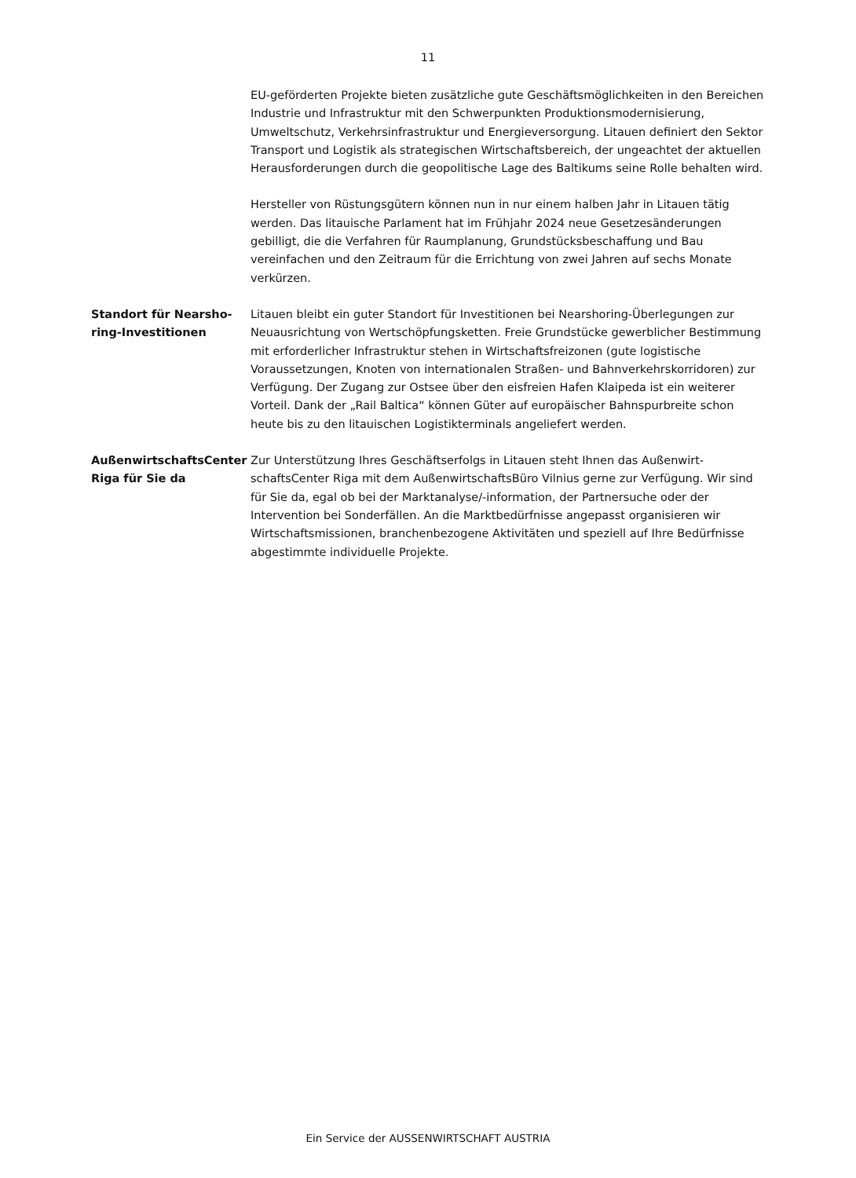11
EU-geförderten Projekte bieten zusätzliche gute Geschäftsmöglichkeiten in den Bereichen Industrie und Infrastruktur mit den Schwerpunkten Produktionsmoder­nisierung, Umweltschutz, Verkehrsinfrastruktur und Energieversorgung. Litauen definiert den Sektor Transport und Logistik als strategischen Wirtschaftsbereich, der ungeachtet der aktuellen Herausforderungen durch die geopolitische Lage des Baltikums seine Rolle behalten wird.
Hersteller von Rüstungsgütern können nun in nur einem halben Jahr in Litauen tä­tig werden. Das litauische Parlament hat im Frühjahr 2024 neue Gesetzesänderun­gen gebilligt, die die Verfahren für Raumplanung, Grundstücksbeschaffung und Bau vereinfachen und den Zeitraum für die Errichtung von zwei Jahren auf sechs Monate verkürzen.
Standort für Nearsho­ring-Investitionen
Litauen bleibt ein guter Standort für Investitionen bei Nearshoring-Überlegungen zur Neuausrichtung von Wertschöpfungsketten. Freie Grundstücke gewerblicher Bestimmung mit erforderlicher Infrastruktur stehen in Wirtschaftsfreizonen (gute logistische Voraussetzungen, Knoten von internationalen Straßen- und Bahnver­kehrskorridoren) zur Verfügung. Der Zugang zur Ostsee über den eisfreien Hafen Klaipeda ist ein weiterer Vorteil. Dank der „Rail Baltica“ können Güter auf europä­ischer Bahnspurbreite schon heute bis zu den litauischen Logistikterminals ange­liefert werden.
AußenwirtschaftsCen­ter Riga für Sie da
Zur Unterstützung Ihres Geschäftserfolgs in Litauen steht Ihnen das Außenwirt­schaftsCenter Riga mit dem AußenwirtschaftsBüro Vilnius gerne zur Verfügung. Wir sind für Sie da, egal ob bei der Marktanalyse/-information, der Partnersuche oder der Intervention bei Sonderfällen. An die Marktbedürfnisse angepasst organi­sieren wir Wirtschaftsmissionen, branchenbezogene Aktivitäten und speziell auf Ihre Bedürfnisse abgestimmte individuelle Projekte.
Ein Service der AUSSENWIRTSCHAFT AUSTRIA